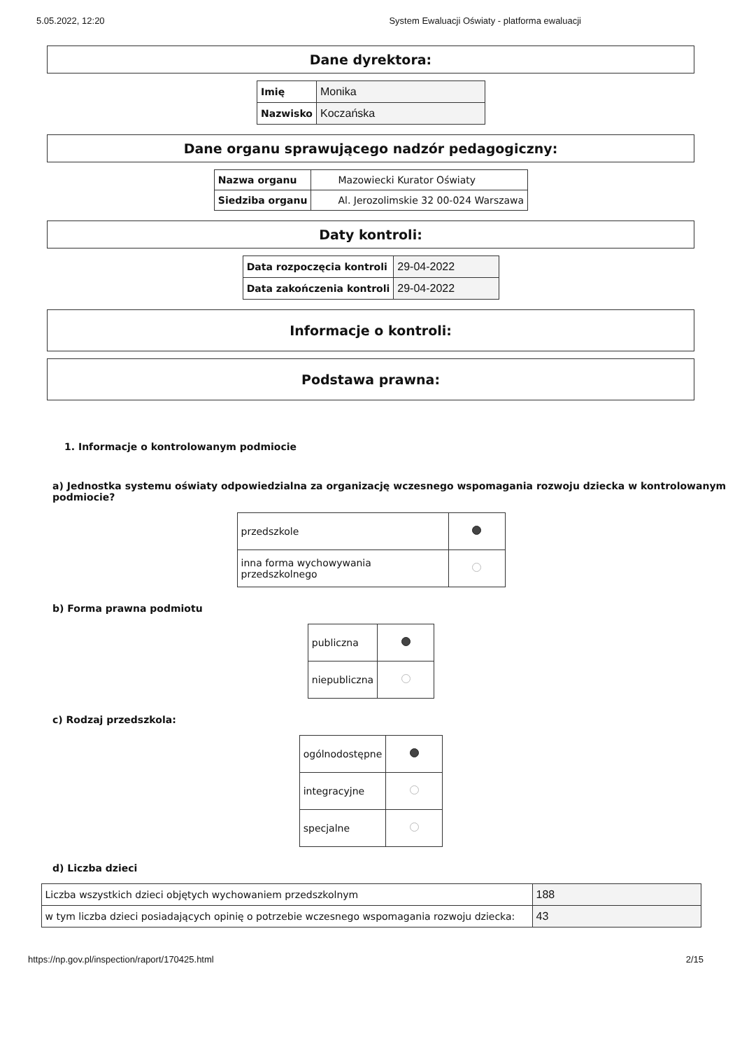5.05.2022, 12:20 System Ewaluacji Oświaty - platforma ewaluacji
Dane dyrektora:
| Imię | Monika |
| Nazwisko | Koczańska |
Dane organu sprawującego nadzór pedagogiczny:
| Nazwa organu | Mazowiecki Kurator Oświaty |
| Siedziba organu | Al. Jerozolimskie 32 00-024 Warszawa |
Daty kontroli:
| Data rozpoczęcia kontroli | 29-04-2022 |
| Data zakończenia kontroli | 29-04-2022 |
Informacje o kontroli:
Podstawa prawna:
1. Informacje o kontrolowanym podmiocie
a) Jednostka systemu oświaty odpowiedzialna za organizację wczesnego wspomagania rozwoju dziecka w kontrolowanym podmiocie?
| przedszkole | |
| inna forma wychowywania przedszkolnego | |
b) Forma prawna podmiotu
| publiczna | |
| niepubliczna | |
c) Rodzaj przedszkola:
| ogólnodostępne | |
| integracyjne | |
| specjalne | |
d) Liczba dzieci
| Liczba wszystkich dzieci objętych wychowaniem przedszkolnym | 188 |
| w tym liczba dzieci posiadających opinię o potrzebie wczesnego wspomagania rozwoju dziecka: | 43 |
https://np.gov.pl/inspection/raport/170425.html 2/15